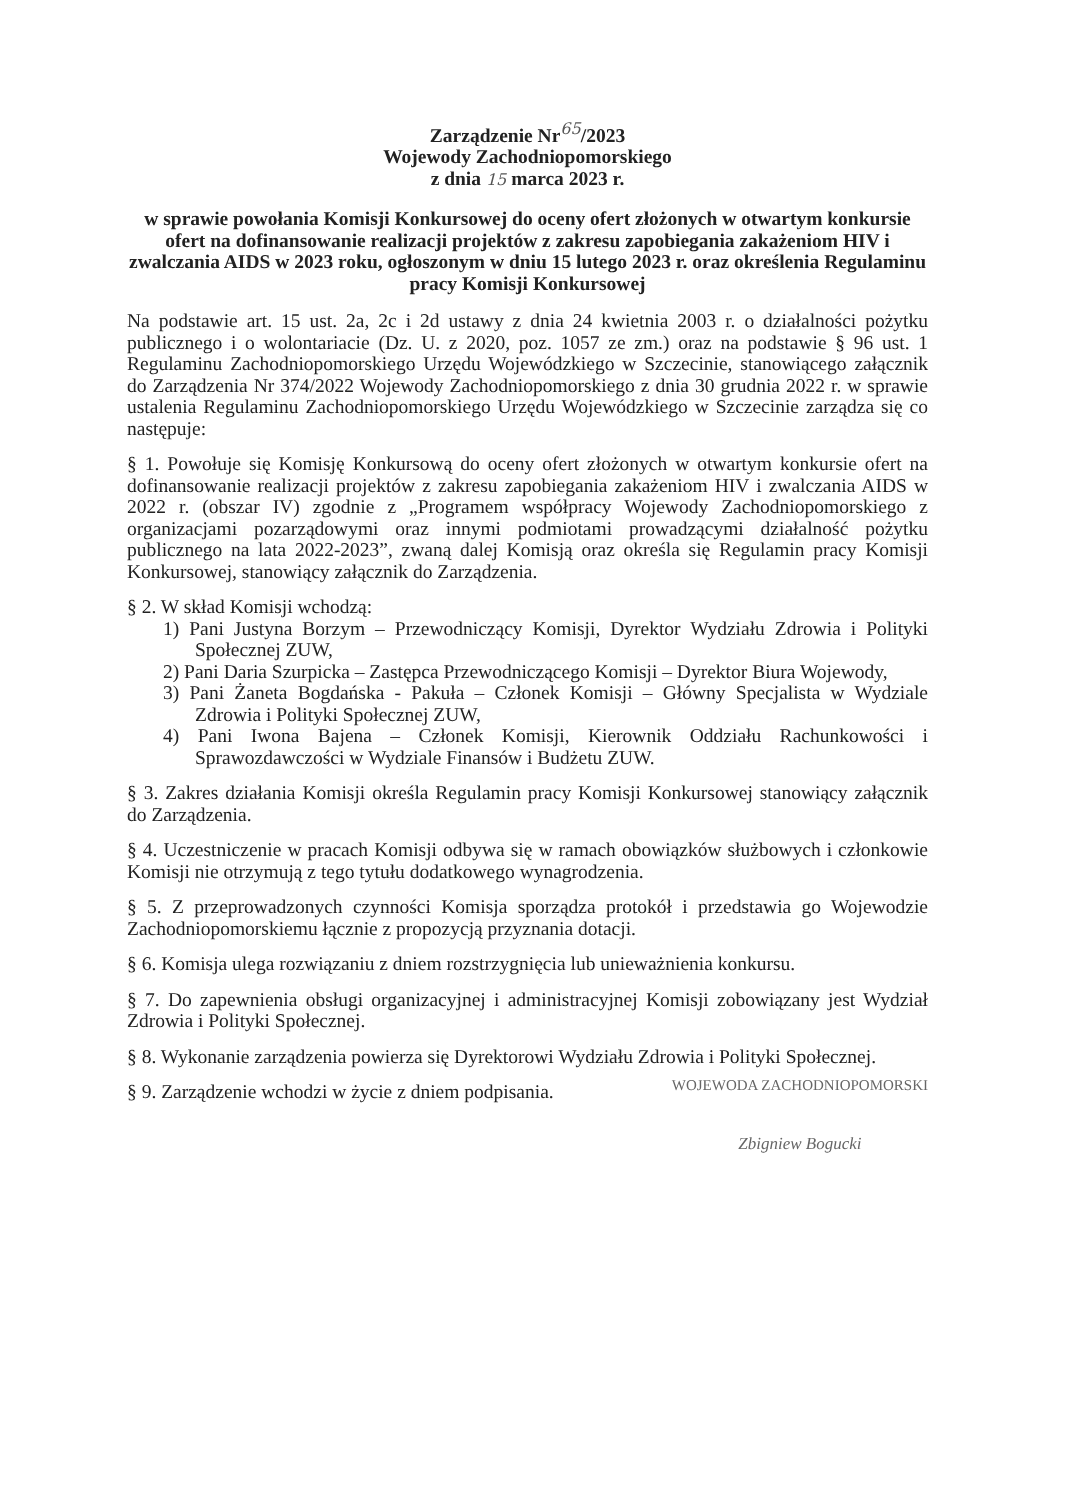Zarządzenie Nr<sup>65</sup>/2023
Wojewody Zachodniopomorskiego
z dnia 15 marca 2023 r.
w sprawie powołania Komisji Konkursowej do oceny ofert złożonych w otwartym konkursie ofert na dofinansowanie realizacji projektów z zakresu zapobiegania zakażeniom HIV i zwalczania AIDS w 2023 roku, ogłoszonym w dniu 15 lutego 2023 r. oraz określenia Regulaminu pracy Komisji Konkursowej
Na podstawie art. 15 ust. 2a, 2c i 2d ustawy z dnia 24 kwietnia 2003 r. o działalności pożytku publicznego i o wolontariacie (Dz. U. z 2020, poz. 1057 ze zm.) oraz na podstawie § 96 ust. 1 Regulaminu Zachodniopomorskiego Urzędu Wojewódzkiego w Szczecinie, stanowiącego załącznik do Zarządzenia Nr 374/2022 Wojewody Zachodniopomorskiego z dnia 30 grudnia 2022 r. w sprawie ustalenia Regulaminu Zachodniopomorskiego Urzędu Wojewódzkiego w Szczecinie zarządza się co następuje:
§ 1. Powołuje się Komisję Konkursową do oceny ofert złożonych w otwartym konkursie ofert na dofinansowanie realizacji projektów z zakresu zapobiegania zakażeniom HIV i zwalczania AIDS w 2022 r. (obszar IV) zgodnie z „Programem współpracy Wojewody Zachodniopomorskiego z organizacjami pozarządowymi oraz innymi podmiotami prowadzącymi działalność pożytku publicznego na lata 2022-2023”, zwaną dalej Komisją oraz określa się Regulamin pracy Komisji Konkursowej, stanowiący załącznik do Zarządzenia.
§ 2. W skład Komisji wchodzą:
1) Pani Justyna Borzym – Przewodniczący Komisji, Dyrektor Wydziału Zdrowia i Polityki Społecznej ZUW,
2) Pani Daria Szurpicka – Zastępca Przewodniczącego Komisji – Dyrektor Biura Wojewody,
3) Pani Żaneta Bogdańska - Pakuła – Członek Komisji – Główny Specjalista w Wydziale Zdrowia i Polityki Społecznej ZUW,
4) Pani Iwona Bajena – Członek Komisji, Kierownik Oddziału Rachunkowości i Sprawozdawczości w Wydziale Finansów i Budżetu ZUW.
§ 3. Zakres działania Komisji określa Regulamin pracy Komisji Konkursowej stanowiący załącznik do Zarządzenia.
§ 4. Uczestniczenie w pracach Komisji odbywa się w ramach obowiązków służbowych i członkowie Komisji nie otrzymują z tego tytułu dodatkowego wynagrodzenia.
§ 5. Z przeprowadzonych czynności Komisja sporządza protokół i przedstawia go Wojewodzie Zachodniopomorskiemu łącznie z propozycją przyznania dotacji.
§ 6. Komisja ulega rozwiązaniu z dniem rozstrzygnięcia lub unieważnienia konkursu.
§ 7. Do zapewnienia obsługi organizacyjnej i administracyjnej Komisji zobowiązany jest Wydział Zdrowia i Polityki Społecznej.
§ 8. Wykonanie zarządzenia powierza się Dyrektorowi Wydziału Zdrowia i Polityki Społecznej.
§ 9. Zarządzenie wchodzi w życie z dniem podpisania.
WOJEWODA ZACHODNIOPOMORSKI
Zbigniew Bogucki